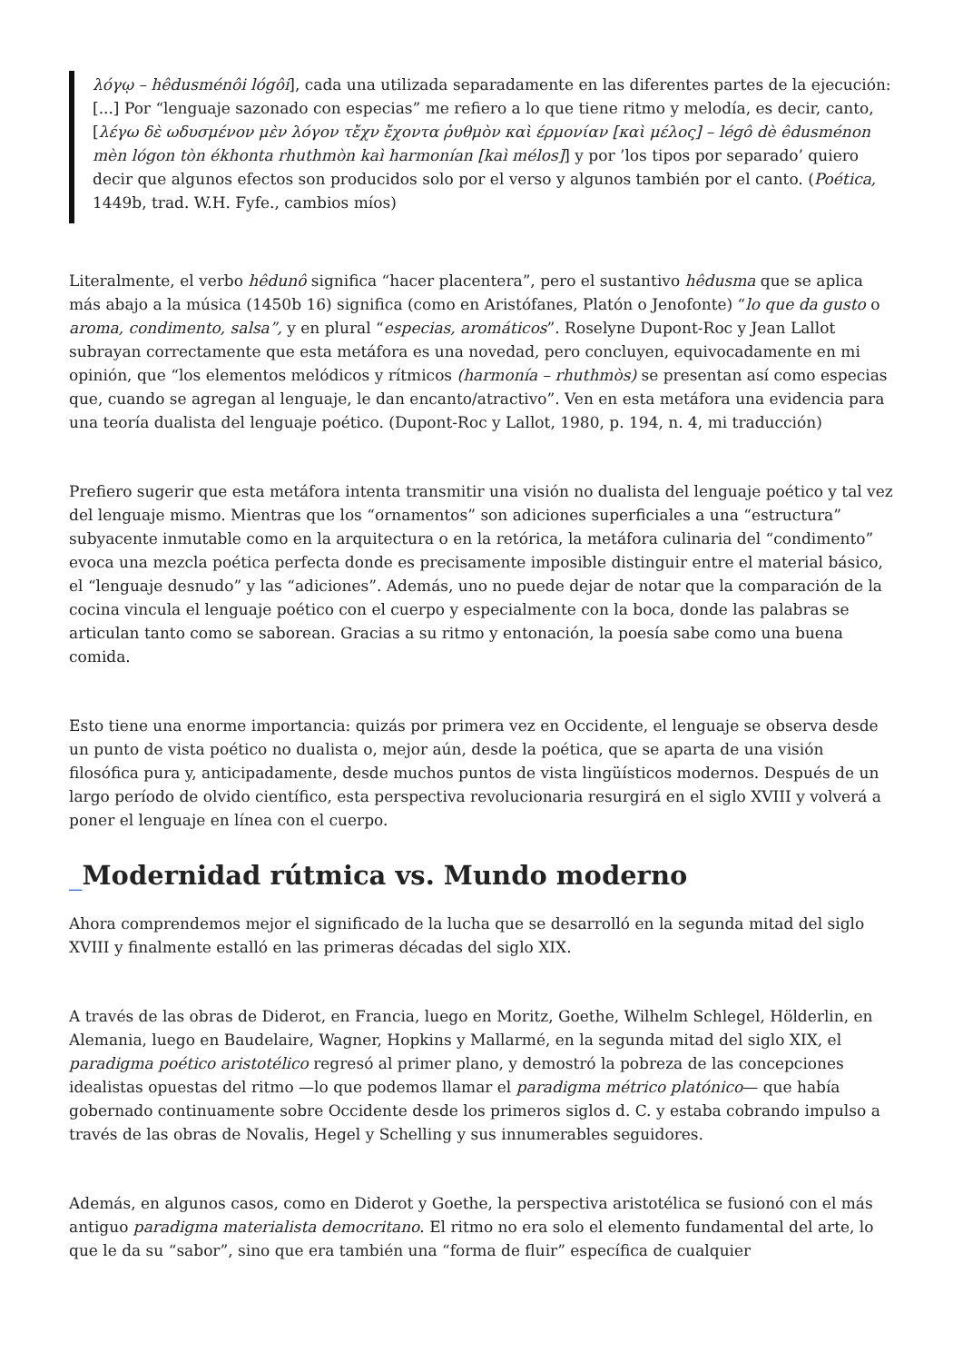λόγῳ – hêdusménôi lógôi], cada una utilizada separadamente en las diferentes partes de la ejecución: [...] Por “lenguaje sazonado con especias” me refiero a lo que tiene ritmo y melodía, es decir, canto, [λέγω δὲ ωδυσμένον μὲν λόγον τἔχν ἔχοντα ῥυθμὸν καὶ έρμονίαν [καὶ μέλος] – légô dè êdusménon mèn lógon tòn ékhonta rhuthmòn kaì harmonían [kaì mélos]] y por ’los tipos por separado’ quiero decir que algunos efectos son producidos solo por el verso y algunos también por el canto. (Poética, 1449b, trad. W.H. Fyfe., cambios míos)
Literalmente, el verbo hêdunô significa “hacer placentera”, pero el sustantivo hêdusma que se aplica más abajo a la música (1450b 16) significa (como en Aristófanes, Platón o Jenofonte) “lo que da gusto o aroma, condimento, salsa”, y en plural “especias, aromáticos”. Roselyne Dupont-Roc y Jean Lallot subrayan correctamente que esta metáfora es una novedad, pero concluyen, equivocadamente en mi opinión, que “los elementos melódicos y rítmicos (harmonía – rhuthmòs) se presentan así como especias que, cuando se agregan al lenguaje, le dan encanto/atractivo”. Ven en esta metáfora una evidencia para una teoría dualista del lenguaje poético. (Dupont-Roc y Lallot, 1980, p. 194, n. 4, mi traducción)
Prefiero sugerir que esta metáfora intenta transmitir una visión no dualista del lenguaje poético y tal vez del lenguaje mismo. Mientras que los “ornamentos” son adiciones superficiales a una “estructura” subyacente inmutable como en la arquitectura o en la retórica, la metáfora culinaria del “condimento” evoca una mezcla poética perfecta donde es precisamente imposible distinguir entre el material básico, el “lenguaje desnudo” y las “adiciones”. Además, uno no puede dejar de notar que la comparación de la cocina vincula el lenguaje poético con el cuerpo y especialmente con la boca, donde las palabras se articulan tanto como se saborean. Gracias a su ritmo y entonación, la poesía sabe como una buena comida.
Esto tiene una enorme importancia: quizás por primera vez en Occidente, el lenguaje se observa desde un punto de vista poético no dualista o, mejor aún, desde la poética, que se aparta de una visión filosófica pura y, anticipadamente, desde muchos puntos de vista lingüísticos modernos. Después de un largo período de olvido científico, esta perspectiva revolucionaria resurgirá en el siglo XVIII y volverá a poner el lenguaje en línea con el cuerpo.
_Modernidad rútmica vs. Mundo moderno
Ahora comprendemos mejor el significado de la lucha que se desarrolló en la segunda mitad del siglo XVIII y finalmente estalló en las primeras décadas del siglo XIX.
A través de las obras de Diderot, en Francia, luego en Moritz, Goethe, Wilhelm Schlegel, Hölderlin, en Alemania, luego en Baudelaire, Wagner, Hopkins y Mallarmé, en la segunda mitad del siglo XIX, el paradigma poético aristotélico regresó al primer plano, y demostró la pobreza de las concepciones idealistas opuestas del ritmo —lo que podemos llamar el paradigma métrico platónico— que había gobernado continuamente sobre Occidente desde los primeros siglos d. C. y estaba cobrando impulso a través de las obras de Novalis, Hegel y Schelling y sus innumerables seguidores.
Además, en algunos casos, como en Diderot y Goethe, la perspectiva aristotélica se fusionó con el más antiguo paradigma materialista democritano. El ritmo no era solo el elemento fundamental del arte, lo que le da su “sabor”, sino que era también una “forma de fluir” específica de cualquier